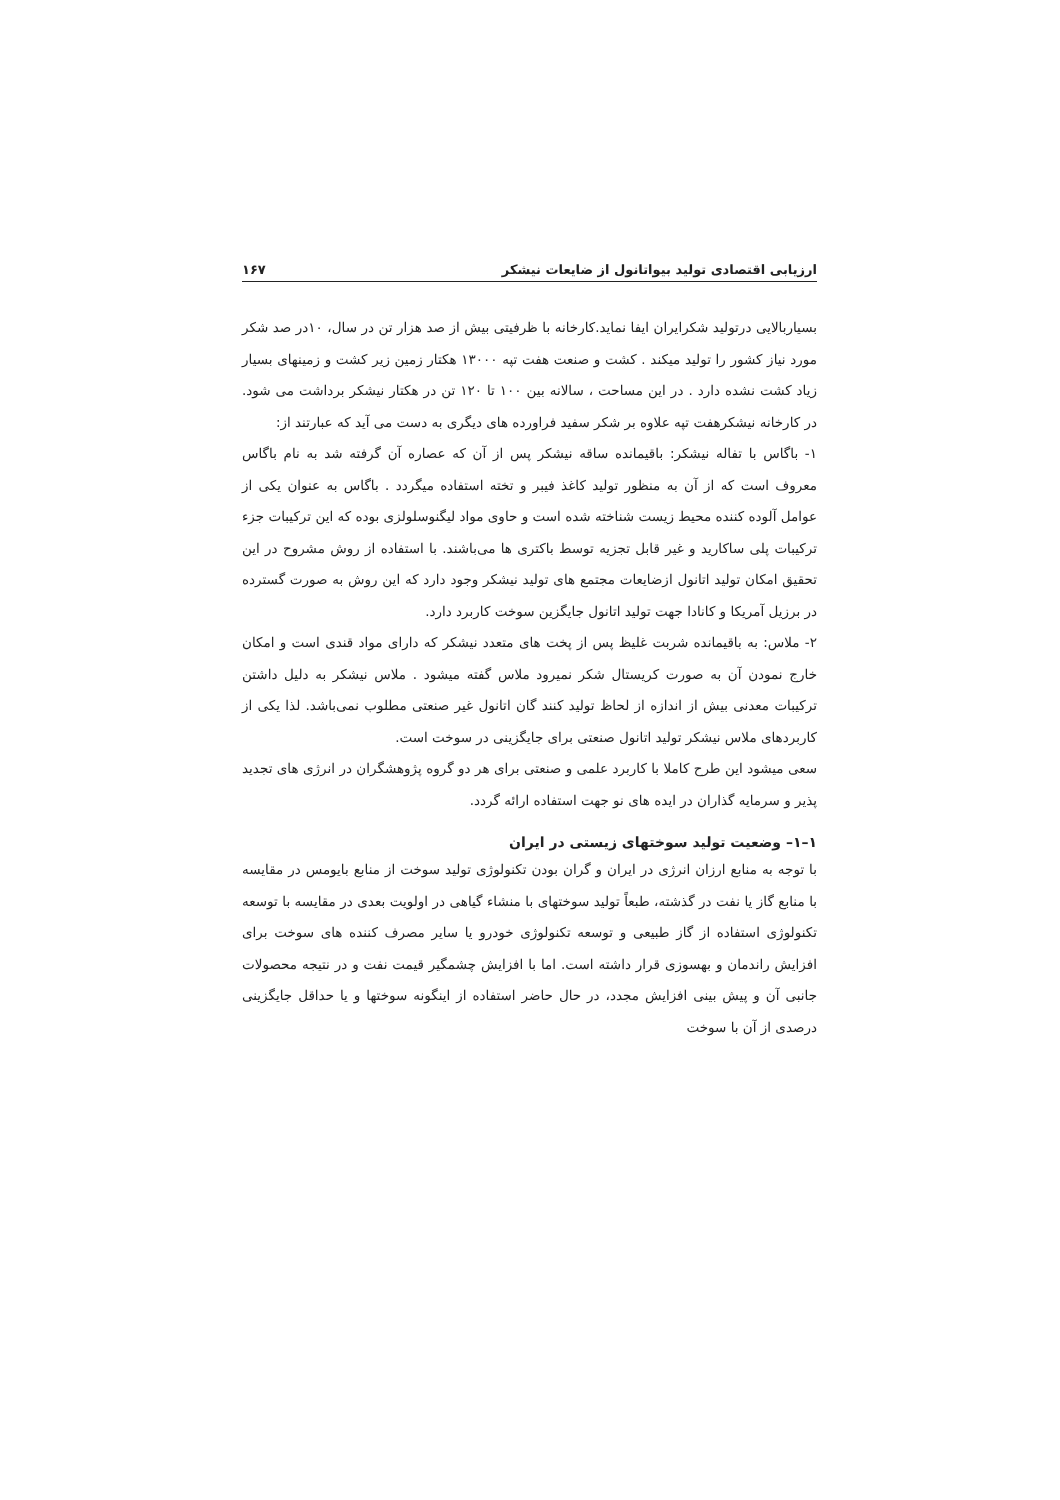ارزیابی اقتصادی تولید بیواتانول از ضایعات نیشکر ۱۶۷
بسیاربالایی درتولید شکرایران ایفا نماید.کارخانه با ظرفیتی بیش از صد هزار تن در سال، ۱۰در صد شکر مورد نیاز کشور را تولید میکند . کشت و صنعت هفت تپه ۱۳۰۰۰ هکتار زمین زیر کشت و زمینهای بسیار زیاد کشت نشده دارد . در این مساحت ، سالانه بین ۱۰۰ تا ۱۲۰ تن در هکتار نیشکر برداشت می شود. در کارخانه نیشکرهفت تپه علاوه بر شکر سفید فراورده های دیگری به دست می آید که عبارتند از:
۱- باگاس با تفاله نیشکر: باقیمانده ساقه نیشکر پس از آن که عصاره آن گرفته شد به نام باگاس معروف است که از آن به منظور تولید کاغذ فیبر و تخته استفاده میگردد . باگاس به عنوان یکی از عوامل آلوده کننده محیط زیست شناخته شده است و حاوی مواد لیگنوسلولزی بوده که این ترکیبات جزء ترکیبات پلی ساکارید و غیر قابل تجزیه توسط باکتری ها می‌باشند. با استفاده از روش مشروح در این تحقیق امکان تولید اتانول ازضایعات مجتمع های تولید نیشکر وجود دارد که این روش به صورت گسترده در برزیل آمریکا و کانادا جهت تولید اتانول جایگزین سوخت کاربرد دارد.
۲- ملاس: به باقیمانده شربت غلیظ پس از پخت های متعدد نیشکر که دارای مواد قندی است و امکان خارج نمودن آن به صورت کریستال شکر نمیرود ملاس گفته میشود . ملاس نیشکر به دلیل داشتن ترکیبات معدنی بیش از اندازه از لحاظ تولید کنند گان اتانول غیر صنعتی مطلوب نمی‌باشد. لذا یکی از کاربردهای ملاس نیشکر تولید اتانول صنعتی برای جایگزینی در سوخت است.
سعی میشود این طرح کاملا با کاربرد علمی و صنعتی برای هر دو گروه پژوهشگران در انرژی های تجدید پذیر و سرمایه گذاران در ایده های نو جهت استفاده ارائه گردد.
۱–۱– وضعیت تولید سوختهای زیستی در ایران
با توجه به منابع ارزان انرژی در ایران و گران بودن تکنولوژی تولید سوخت از منابع بایومس در مقایسه با منابع گاز یا نفت در گذشته، طبعاً تولید سوختهای با منشاء گیاهی در اولویت بعدی در مقایسه با توسعه تکنولوژی استفاده از گاز طبیعی و توسعه تکنولوژی خودرو یا سایر مصرف کننده های سوخت برای افزایش راندمان و بهسوزی قرار داشته است. اما با افزایش چشمگیر قیمت نفت و در نتیجه محصولات جانبی آن و پیش بینی افزایش مجدد، در حال حاضر استفاده از اینگونه سوختها و یا حداقل جایگزینی درصدی از آن با سوخت